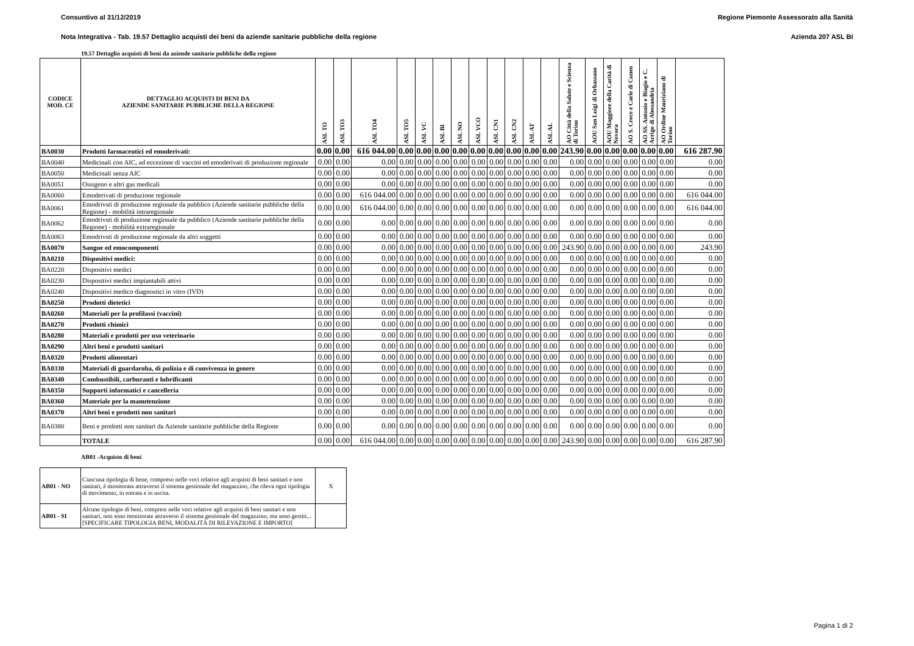Consuntivo al 31/12/2019 Regione Piemonte Assessorato alla Sanità
Nota Integrativa - Tab. 19.57 Dettaglio acquisti dei beni da aziende sanitarie pubbliche della regione Azienda 207 ASL BI
19.57 Dettaglio acquisti di beni da aziende sanitarie pubbliche della regione
| CODICE MOD. CE | DETTAGLIO ACQUISTI DI BENI DA AZIENDE SANITARIE PUBBLICHE DELLA REGIONE | ASL TO | ASL TO3 | ASL TO4 | ASL TO5 | ASL VC | ASL BI | ASL NO | ASL VCO | ASL CN1 | ASL CN2 | ASL AT | ASL AL | AO Città della Salute e Scienza di Torino | AOU San Luigi di Orbassano | AOU Maggiore della Carità di Novara | AO S. Croce e Carle di Cuneo | AO SS. Antonio e Biagio e C. Arrigo di Alessandria | AO Ordine Mauriziano di Torino | |
| --- | --- | --- | --- | --- | --- | --- | --- | --- | --- | --- | --- | --- | --- | --- | --- | --- | --- | --- | --- | --- |
| BA0030 | Prodotti farmaceutici ed emoderivati: | 0.00 | 0.00 | 616 044.00 | 0.00 | 0.00 | 0.00 | 0.00 | 0.00 | 0.00 | 0.00 | 0.00 | 0.00 | 243.90 | 0.00 | 0.00 | 0.00 | 0.00 | 0.00 | 616 287.90 |
| BA0040 | Medicinali con AIC, ad eccezione di vaccini ed emoderivati di produzione regionale | 0.00 | 0.00 | 0.00 | 0.00 | 0.00 | 0.00 | 0.00 | 0.00 | 0.00 | 0.00 | 0.00 | 0.00 | 0.00 | 0.00 | 0.00 | 0.00 | 0.00 | 0.00 | 0.00 |
| BA0050 | Medicinali senza AIC | 0.00 | 0.00 | 0.00 | 0.00 | 0.00 | 0.00 | 0.00 | 0.00 | 0.00 | 0.00 | 0.00 | 0.00 | 0.00 | 0.00 | 0.00 | 0.00 | 0.00 | 0.00 | 0.00 |
| BA0051 | Ossigeno e altri gas medicali | 0.00 | 0.00 | 0.00 | 0.00 | 0.00 | 0.00 | 0.00 | 0.00 | 0.00 | 0.00 | 0.00 | 0.00 | 0.00 | 0.00 | 0.00 | 0.00 | 0.00 | 0.00 | 0.00 |
| BA0060 | Emoderivati di produzione regionale | 0.00 | 0.00 | 616 044.00 | 0.00 | 0.00 | 0.00 | 0.00 | 0.00 | 0.00 | 0.00 | 0.00 | 0.00 | 0.00 | 0.00 | 0.00 | 0.00 | 0.00 | 0.00 | 616 044.00 |
| BA0061 | Emodrivsti di produzione regionale da pubblico (Aziende sanitarie pubbliche della Regione) - mobilità intraregionale | 0.00 | 0.00 | 616 044.00 | 0.00 | 0.00 | 0.00 | 0.00 | 0.00 | 0.00 | 0.00 | 0.00 | 0.00 | 0.00 | 0.00 | 0.00 | 0.00 | 0.00 | 0.00 | 616 044.00 |
| BA0062 | Emodrivsti di produzione regionale da pubblico (Aziende sanitarie pubbliche della Regione) - mobilità extraregionale | 0.00 | 0.00 | 0.00 | 0.00 | 0.00 | 0.00 | 0.00 | 0.00 | 0.00 | 0.00 | 0.00 | 0.00 | 0.00 | 0.00 | 0.00 | 0.00 | 0.00 | 0.00 | 0.00 |
| BA0063 | Emodrivsti di produzione regionale da altri soggetti | 0.00 | 0.00 | 0.00 | 0.00 | 0.00 | 0.00 | 0.00 | 0.00 | 0.00 | 0.00 | 0.00 | 0.00 | 0.00 | 0.00 | 0.00 | 0.00 | 0.00 | 0.00 | 0.00 |
| BA0070 | Sangue ed emocomponenti | 0.00 | 0.00 | 0.00 | 0.00 | 0.00 | 0.00 | 0.00 | 0.00 | 0.00 | 0.00 | 0.00 | 0.00 | 243.90 | 0.00 | 0.00 | 0.00 | 0.00 | 0.00 | 243.90 |
| BA0210 | Dispositivi medici: | 0.00 | 0.00 | 0.00 | 0.00 | 0.00 | 0.00 | 0.00 | 0.00 | 0.00 | 0.00 | 0.00 | 0.00 | 0.00 | 0.00 | 0.00 | 0.00 | 0.00 | 0.00 | 0.00 |
| BA0220 | Dispositivi medici | 0.00 | 0.00 | 0.00 | 0.00 | 0.00 | 0.00 | 0.00 | 0.00 | 0.00 | 0.00 | 0.00 | 0.00 | 0.00 | 0.00 | 0.00 | 0.00 | 0.00 | 0.00 | 0.00 |
| BA0230 | Dispositivi medici impiantabili attivi | 0.00 | 0.00 | 0.00 | 0.00 | 0.00 | 0.00 | 0.00 | 0.00 | 0.00 | 0.00 | 0.00 | 0.00 | 0.00 | 0.00 | 0.00 | 0.00 | 0.00 | 0.00 | 0.00 |
| BA0240 | Dispositivi medico diagnostici in vitro (IVD) | 0.00 | 0.00 | 0.00 | 0.00 | 0.00 | 0.00 | 0.00 | 0.00 | 0.00 | 0.00 | 0.00 | 0.00 | 0.00 | 0.00 | 0.00 | 0.00 | 0.00 | 0.00 | 0.00 |
| BA0250 | Prodotti dietetici | 0.00 | 0.00 | 0.00 | 0.00 | 0.00 | 0.00 | 0.00 | 0.00 | 0.00 | 0.00 | 0.00 | 0.00 | 0.00 | 0.00 | 0.00 | 0.00 | 0.00 | 0.00 | 0.00 |
| BA0260 | Materiali per la profilassi (vaccini) | 0.00 | 0.00 | 0.00 | 0.00 | 0.00 | 0.00 | 0.00 | 0.00 | 0.00 | 0.00 | 0.00 | 0.00 | 0.00 | 0.00 | 0.00 | 0.00 | 0.00 | 0.00 | 0.00 |
| BA0270 | Prodotti chimici | 0.00 | 0.00 | 0.00 | 0.00 | 0.00 | 0.00 | 0.00 | 0.00 | 0.00 | 0.00 | 0.00 | 0.00 | 0.00 | 0.00 | 0.00 | 0.00 | 0.00 | 0.00 | 0.00 |
| BA0280 | Materiali e prodotti per uso veterinario | 0.00 | 0.00 | 0.00 | 0.00 | 0.00 | 0.00 | 0.00 | 0.00 | 0.00 | 0.00 | 0.00 | 0.00 | 0.00 | 0.00 | 0.00 | 0.00 | 0.00 | 0.00 | 0.00 |
| BA0290 | Altri beni e prodotti sanitari | 0.00 | 0.00 | 0.00 | 0.00 | 0.00 | 0.00 | 0.00 | 0.00 | 0.00 | 0.00 | 0.00 | 0.00 | 0.00 | 0.00 | 0.00 | 0.00 | 0.00 | 0.00 | 0.00 |
| BA0320 | Prodotti alimentari | 0.00 | 0.00 | 0.00 | 0.00 | 0.00 | 0.00 | 0.00 | 0.00 | 0.00 | 0.00 | 0.00 | 0.00 | 0.00 | 0.00 | 0.00 | 0.00 | 0.00 | 0.00 | 0.00 |
| BA0330 | Materiali di guardaroba, di pulizia e di convivenza in genere | 0.00 | 0.00 | 0.00 | 0.00 | 0.00 | 0.00 | 0.00 | 0.00 | 0.00 | 0.00 | 0.00 | 0.00 | 0.00 | 0.00 | 0.00 | 0.00 | 0.00 | 0.00 | 0.00 |
| BA0340 | Combustibili, carburanti e lubrificanti | 0.00 | 0.00 | 0.00 | 0.00 | 0.00 | 0.00 | 0.00 | 0.00 | 0.00 | 0.00 | 0.00 | 0.00 | 0.00 | 0.00 | 0.00 | 0.00 | 0.00 | 0.00 | 0.00 |
| BA0350 | Supporti informatici e cancelleria | 0.00 | 0.00 | 0.00 | 0.00 | 0.00 | 0.00 | 0.00 | 0.00 | 0.00 | 0.00 | 0.00 | 0.00 | 0.00 | 0.00 | 0.00 | 0.00 | 0.00 | 0.00 | 0.00 |
| BA0360 | Materiale per la manutenzione | 0.00 | 0.00 | 0.00 | 0.00 | 0.00 | 0.00 | 0.00 | 0.00 | 0.00 | 0.00 | 0.00 | 0.00 | 0.00 | 0.00 | 0.00 | 0.00 | 0.00 | 0.00 | 0.00 |
| BA0370 | Altri beni e prodotti non sanitari | 0.00 | 0.00 | 0.00 | 0.00 | 0.00 | 0.00 | 0.00 | 0.00 | 0.00 | 0.00 | 0.00 | 0.00 | 0.00 | 0.00 | 0.00 | 0.00 | 0.00 | 0.00 | 0.00 |
| BA0380 | Beni e prodotti non sanitari da Aziende sanitarie pubbliche della Regione | 0.00 | 0.00 | 0.00 | 0.00 | 0.00 | 0.00 | 0.00 | 0.00 | 0.00 | 0.00 | 0.00 | 0.00 | 0.00 | 0.00 | 0.00 | 0.00 | 0.00 | 0.00 | 0.00 |
| | TOTALE | 0.00 | 0.00 | 616 044.00 | 0.00 | 0.00 | 0.00 | 0.00 | 0.00 | 0.00 | 0.00 | 0.00 | 0.00 | 243.90 | 0.00 | 0.00 | 0.00 | 0.00 | 0.00 | 616 287.90 |
AB01 -Acquisto di beni
| AB01 - NO | Ciascuna tipologia di bene, compreso nelle voci relative agli acquisti di beni sanitari e non sanitari, è monitorata attraverso il sistema gestionale del magazzino, che rileva ogni tipologia di movimento, in entrata e in uscita. | X |
| AB01 - SI | Alcune tipologie di beni, compresi nelle voci relative agli acquisti di beni sanitari e non sanitari, non sono monitorate attraverso il sistema gestionale del magazzino, ma sono gestiti... [SPECIFICARE TIPOLOGIA BENI, MODALITÀ DI RILEVAZIONE E IMPORTO] | |
Pagina 1 di 2